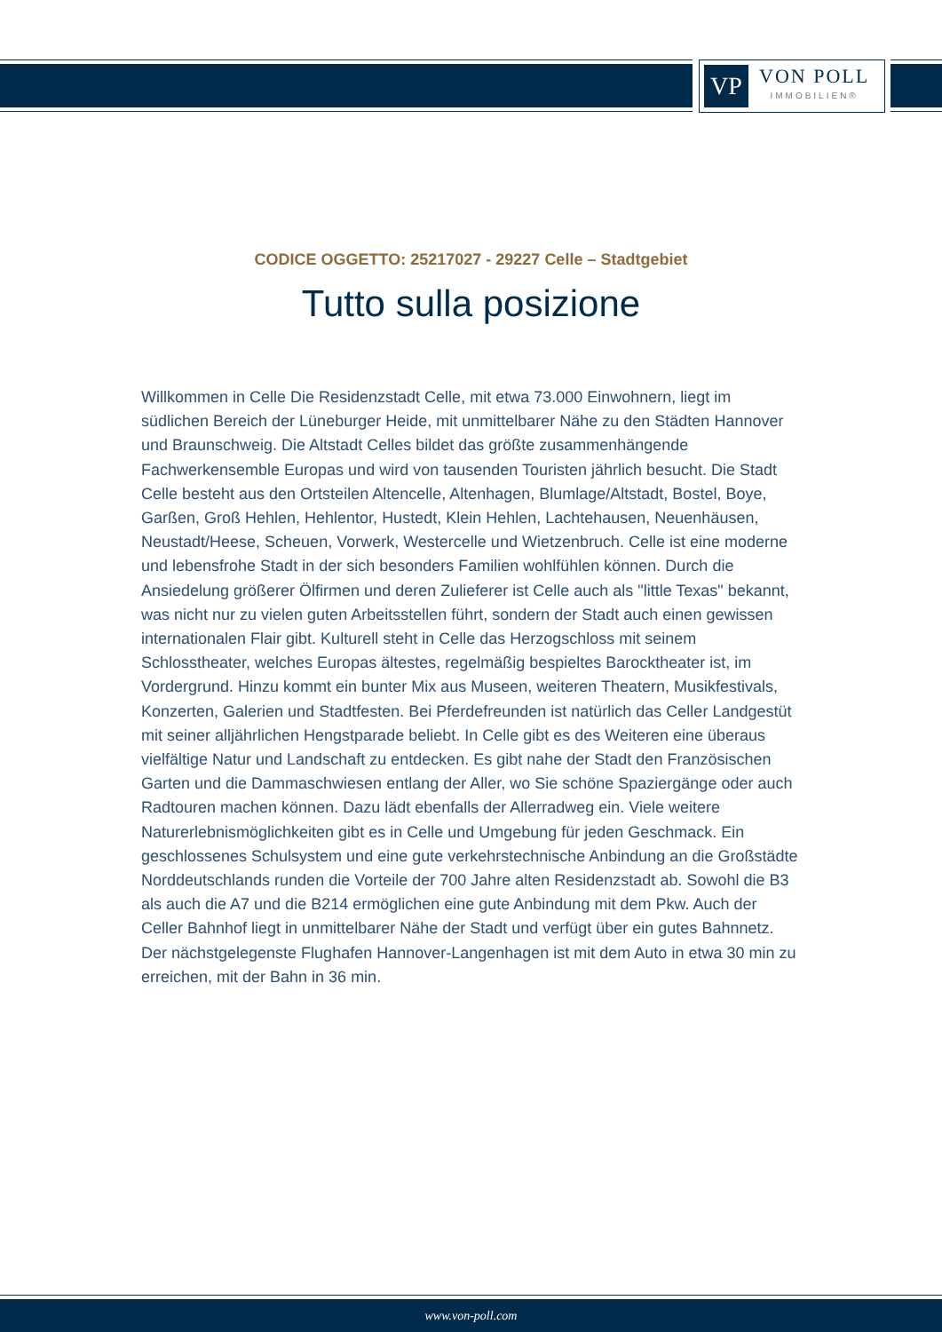VP
VON POLL
IMMOBILIEN®
CODICE OGGETTO: 25217027 - 29227 Celle – Stadtgebiet
Tutto sulla posizione
Willkommen in Celle Die Residenzstadt Celle, mit etwa 73.000 Einwohnern, liegt im südlichen Bereich der Lüneburger Heide, mit unmittelbarer Nähe zu den Städten Hannover und Braunschweig. Die Altstadt Celles bildet das größte zusammenhängende Fachwerkensemble Europas und wird von tausenden Touristen jährlich besucht. Die Stadt Celle besteht aus den Ortsteilen Altencelle, Altenhagen, Blumlage/Altstadt, Bostel, Boye, Garßen, Groß Hehlen, Hehlentor, Hustedt, Klein Hehlen, Lachtehausen, Neuenhäusen, Neustadt/Heese, Scheuen, Vorwerk, Westercelle und Wietzenbruch. Celle ist eine moderne und lebensfrohe Stadt in der sich besonders Familien wohlfühlen können. Durch die Ansiedelung größerer Ölfirmen und deren Zulieferer ist Celle auch als "little Texas" bekannt, was nicht nur zu vielen guten Arbeitsstellen führt, sondern der Stadt auch einen gewissen internationalen Flair gibt. Kulturell steht in Celle das Herzogschloss mit seinem Schlosstheater, welches Europas ältestes, regelmäßig bespieltes Barocktheater ist, im Vordergrund. Hinzu kommt ein bunter Mix aus Museen, weiteren Theatern, Musikfestivals, Konzerten, Galerien und Stadtfesten. Bei Pferdefreunden ist natürlich das Celler Landgestüt mit seiner alljährlichen Hengstparade beliebt. In Celle gibt es des Weiteren eine überaus vielfältige Natur und Landschaft zu entdecken. Es gibt nahe der Stadt den Französischen Garten und die Dammaschwiesen entlang der Aller, wo Sie schöne Spaziergänge oder auch Radtouren machen können. Dazu lädt ebenfalls der Allerradweg ein. Viele weitere Naturerlebnismöglichkeiten gibt es in Celle und Umgebung für jeden Geschmack. Ein geschlossenes Schulsystem und eine gute verkehrstechnische Anbindung an die Großstädte Norddeutschlands runden die Vorteile der 700 Jahre alten Residenzstadt ab. Sowohl die B3 als auch die A7 und die B214 ermöglichen eine gute Anbindung mit dem Pkw. Auch der Celler Bahnhof liegt in unmittelbarer Nähe der Stadt und verfügt über ein gutes Bahnnetz. Der nächstgelegenste Flughafen Hannover-Langenhagen ist mit dem Auto in etwa 30 min zu erreichen, mit der Bahn in 36 min.
www.von-poll.com